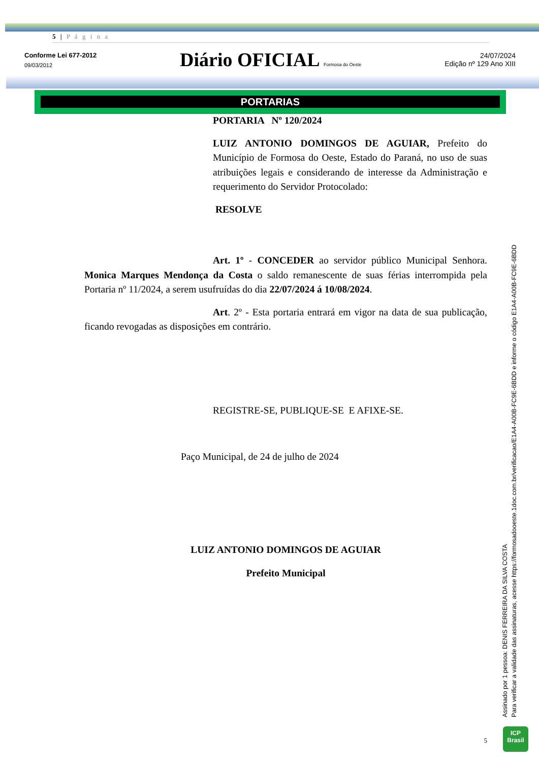5 | P á g i n a
Conforme Lei 677-2012
09/03/2012
Diário OFICIAL Formosa do Oeste
24/07/2024
Edição nº 129 Ano XIII
PORTARIAS
PORTARIA Nº 120/2024
LUIZ ANTONIO DOMINGOS DE AGUIAR, Prefeito do Município de Formosa do Oeste, Estado do Paraná, no uso de suas atribuições legais e considerando de interesse da Administração e requerimento do Servidor Protocolado:
RESOLVE
Art. 1º - CONCEDER ao servidor público Municipal Senhora. Monica Marques Mendonça da Costa o saldo remanescente de suas férias interrompida pela Portaria nº 11/2024, a serem usufruídas do dia 22/07/2024 á 10/08/2024.
Art. 2º - Esta portaria entrará em vigor na data de sua publicação, ficando revogadas as disposições em contrário.
REGISTRE-SE, PUBLIQUE-SE E AFIXE-SE.
Paço Municipal, de 24 de julho de 2024
LUIZ ANTONIO DOMINGOS DE AGUIAR
Prefeito Municipal
5
Assinado por 1 pessoa: DENIS FERREIRA DA SILVA COSTA
Para verificar a validade das assinaturas, acesse https://formosadooeste.1doc.com.br/verificacao/E1A4-A00B-FC9E-6BDD e informe o código E1A4-A00B-FC9E-6BDD
ICP
Brasil